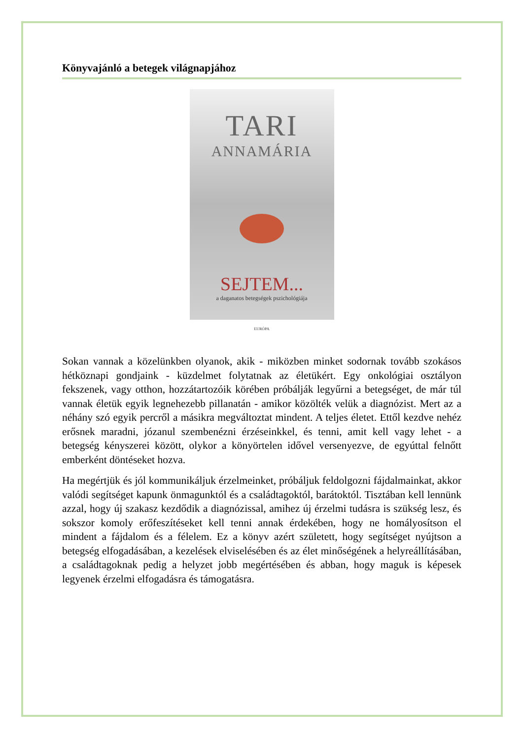Könyvajánló a betegek világnapjához
TARI
ANNAMÁRIA
SEJTEM...
a daganatos betegségek pszichológiája
EURÓPA
Sokan vannak a közelünkben olyanok, akik - miközben minket sodornak tovább szokásos hétköznapi gondjaink - küzdelmet folytatnak az életükért. Egy onkológiai osztályon fekszenek, vagy otthon, hozzátartozóik körében próbálják legyűrni a betegséget, de már túl vannak életük egyik legnehezebb pillanatán - amikor közölték velük a diagnózist. Mert az a néhány szó egyik percről a másikra megváltoztat mindent. A teljes életet. Ettől kezdve nehéz erősnek maradni, józanul szembenézni érzéseinkkel, és tenni, amit kell vagy lehet - a betegség kényszerei között, olykor a könyörtelen idővel versenyezve, de egyúttal felnőtt emberként döntéseket hozva.
Ha megértjük és jól kommunikáljuk érzelmeinket, próbáljuk feldolgozni fájdalmainkat, akkor valódi segítséget kapunk önmagunktól és a családtagoktól, barátoktól. Tisztában kell lennünk azzal, hogy új szakasz kezdődik a diagnózissal, amihez új érzelmi tudásra is szükség lesz, és sokszor komoly erőfeszítéseket kell tenni annak érdekében, hogy ne homályosítson el mindent a fájdalom és a félelem. Ez a könyv azért született, hogy segítséget nyújtson a betegség elfogadásában, a kezelések elviselésében és az élet minőségének a helyreállításában, a családtagoknak pedig a helyzet jobb megértésében és abban, hogy maguk is képesek legyenek érzelmi elfogadásra és támogatásra.